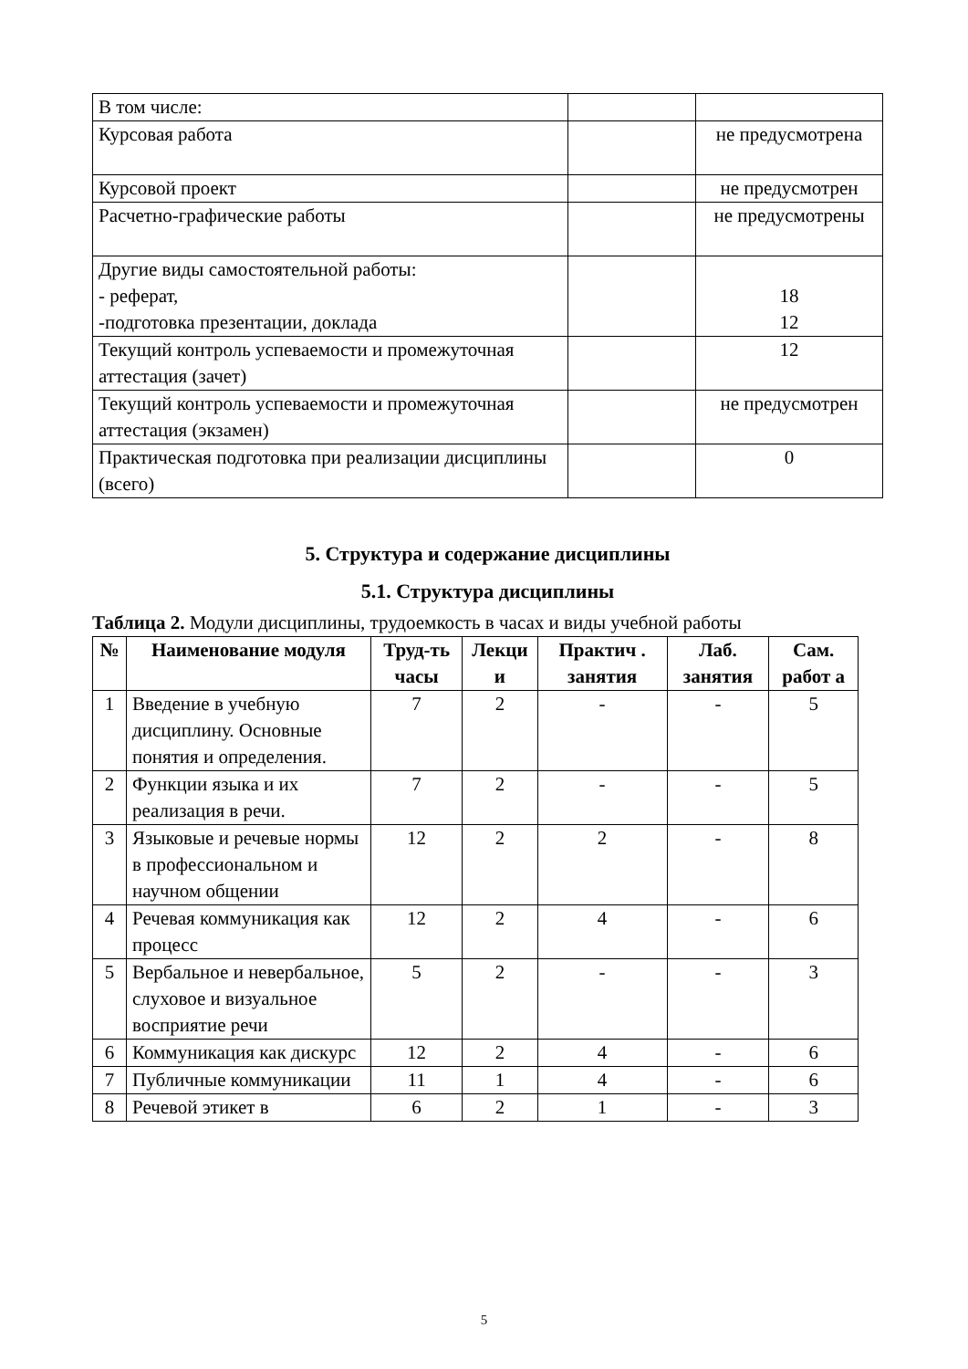| В том числе: | | |
| Курсовая работа | | не предусмотрена |
| Курсовой проект | | не предусмотрен |
| Расчетно-графические работы | | не предусмотрены |
| Другие виды самостоятельной работы: - реферат, -подготовка презентации, доклада | | 18 12 |
| Текущий контроль успеваемости и промежуточная аттестация (зачет) | | 12 |
| Текущий контроль успеваемости и промежуточная аттестация (экзамен) | | не предусмотрен |
| Практическая подготовка при реализации дисциплины (всего) | | 0 |
5. Структура и содержание дисциплины
5.1. Структура дисциплины
Таблица 2. Модули дисциплины, трудоемкость в часах и виды учебной работы
| № | Наименование модуля | Труд-ть часы | Лекци и | Практич . занятия | Лаб. занятия | Сам. работ а |
| --- | --- | --- | --- | --- | --- | --- |
| 1 | Введение в учебную дисциплину. Основные понятия и определения. | 7 | 2 | - | - | 5 |
| 2 | Функции языка и их реализация в речи. | 7 | 2 | - | - | 5 |
| 3 | Языковые и речевые нормы в профессиональном и научном общении | 12 | 2 | 2 | - | 8 |
| 4 | Речевая коммуникация как процесс | 12 | 2 | 4 | - | 6 |
| 5 | Вербальное и невербальное, слуховое и визуальное восприятие речи | 5 | 2 | - | - | 3 |
| 6 | Коммуникация как дискурс | 12 | 2 | 4 | - | 6 |
| 7 | Публичные коммуникации | 11 | 1 | 4 | - | 6 |
| 8 | Речевой этикет в | 6 | 2 | 1 | - | 3 |
5